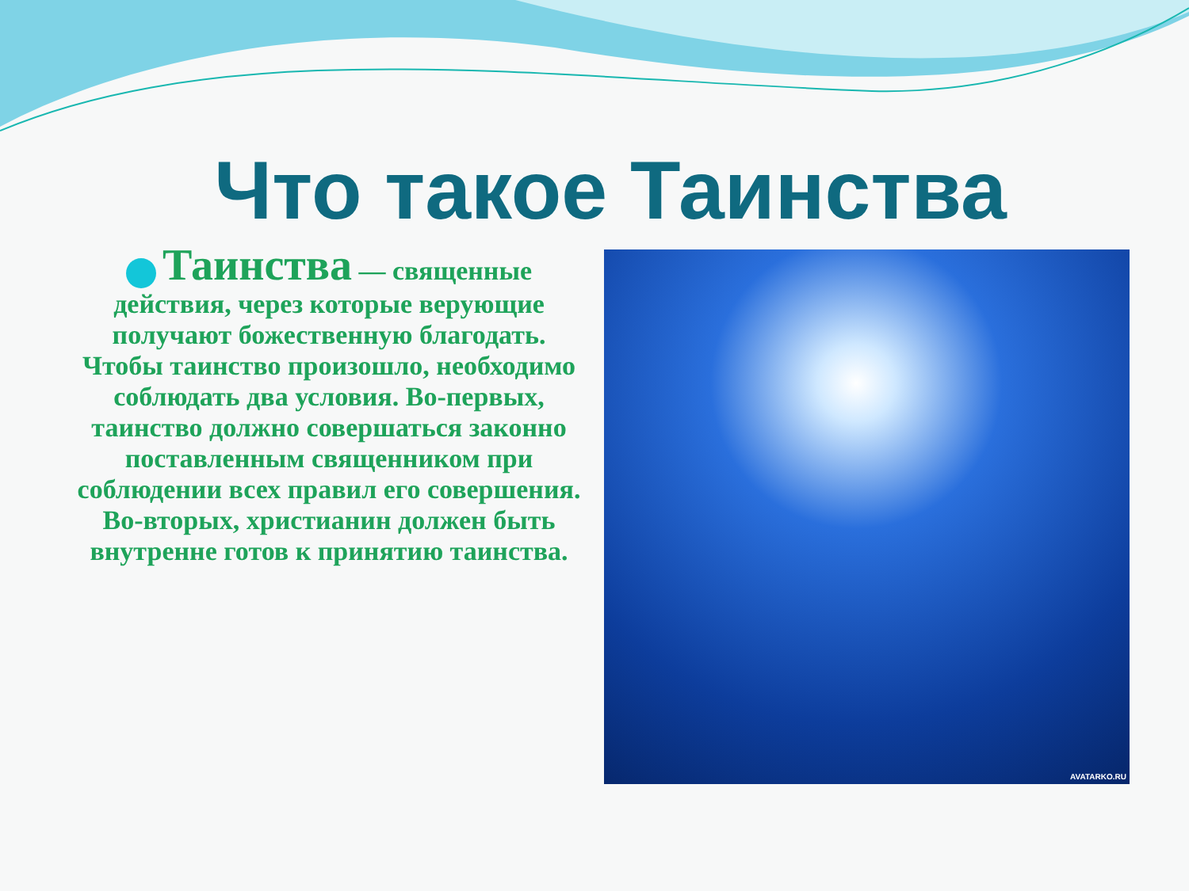Что такое Таинства
Таинства — священные действия, через которые верующие получают божественную благодать. Чтобы таинство произошло, необходимо соблюдать два условия. Во-первых, таинство должно совершаться законно поставленным священником при соблюдении всех правил его совершения. Во-вторых, христианин должен быть внутренне готов к принятию таинства.
AVATARKO.RU